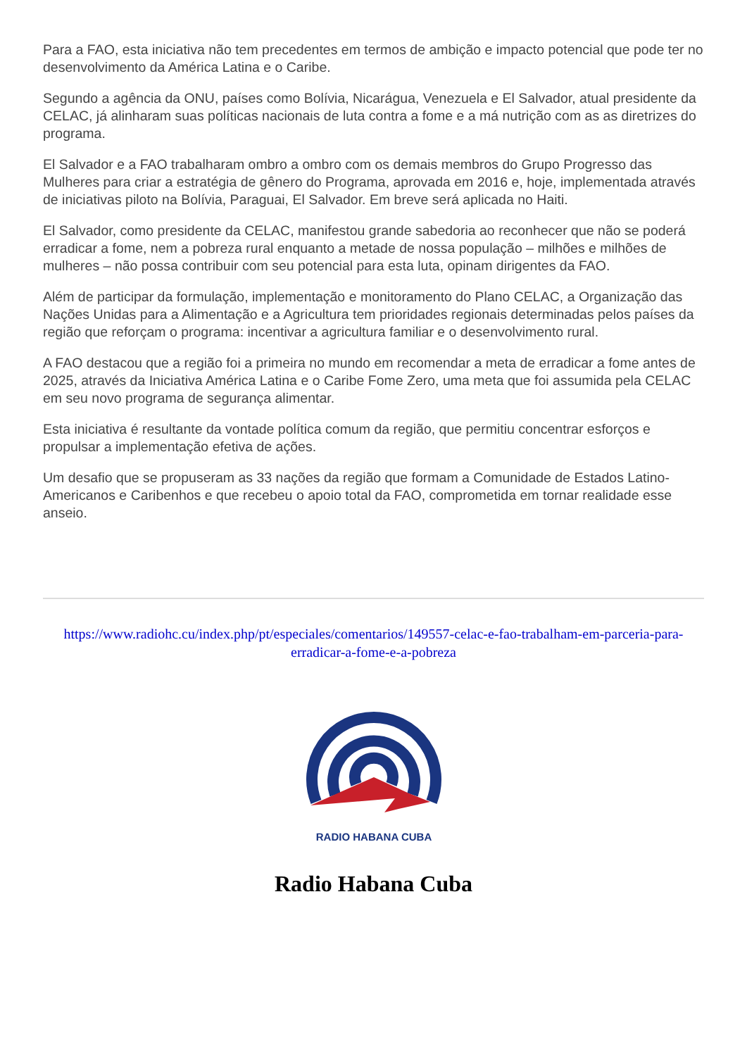Para a FAO, esta iniciativa não tem precedentes em termos de ambição e impacto potencial que pode ter no desenvolvimento da América Latina e o Caribe.
Segundo a agência da ONU, países como Bolívia, Nicarágua, Venezuela e El Salvador, atual presidente da CELAC, já alinharam suas políticas nacionais de luta contra a fome e a má nutrição com as as diretrizes do programa.
El Salvador e a FAO trabalharam ombro a ombro com os demais membros do Grupo Progresso das Mulheres para criar a estratégia de gênero do Programa, aprovada em 2016 e, hoje, implementada através de iniciativas piloto na Bolívia, Paraguai, El Salvador. Em breve será aplicada no Haiti.
El Salvador, como presidente da CELAC, manifestou grande sabedoria ao reconhecer que não se poderá erradicar a fome, nem a pobreza rural enquanto a metade de nossa população – milhões e milhões de mulheres – não possa contribuir com seu potencial para esta luta, opinam dirigentes da FAO.
Além de participar da formulação, implementação e monitoramento do Plano CELAC, a Organização das Nações Unidas para a Alimentação e a Agricultura tem prioridades regionais determinadas pelos países da região que reforçam o programa: incentivar a agricultura familiar e o desenvolvimento rural.
A FAO destacou que a região foi a primeira no mundo em recomendar a meta de erradicar a fome antes de 2025, através da Iniciativa América Latina e o Caribe Fome Zero, uma meta que foi assumida pela CELAC em seu novo programa de segurança alimentar.
Esta iniciativa é resultante da vontade política comum da região, que permitiu concentrar esforços e propulsar a implementação efetiva de ações.
Um desafio que se propuseram as 33 nações da região que formam a Comunidade de Estados Latino-Americanos e Caribenhos e que recebeu o apoio total da FAO, comprometida em tornar realidade esse anseio.
https://www.radiohc.cu/index.php/pt/especiales/comentarios/149557-celac-e-fao-trabalham-em-parceria-para-erradicar-a-fome-e-a-pobreza
RADIO HABANA CUBA
Radio Habana Cuba